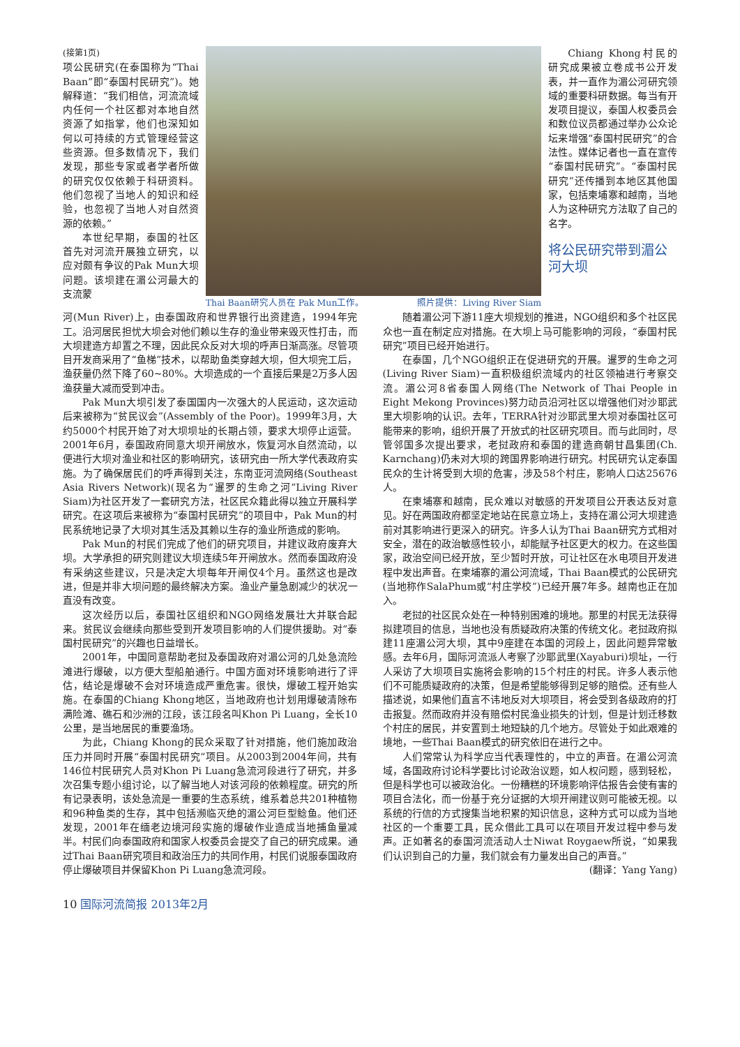(接第1页)
项公民研究(在泰国称为“Thai Baan”即“泰国村民研究”)。她解释道：“我们相信，河流流域内任何一个社区都对本地自然资源了如指掌，他们也深知如何以可持续的方式管理经营这些资源。但多数情况下，我们发现，那些专家或者学者所做的研究仅仅依赖于科研资料。他们忽视了当地人的知识和经验，也忽视了当地人对自然资源的依赖。”
本世纪早期，泰国的社区首先对河流开展独立研究，以应对颇有争议的Pak Mun大坝问题。该坝建在湄公河最大的支流蒙
Thai Baan研究人员在 Pak Mun工作。 照片提供：Living River Siam Chiang Khong村民的研究成果被立卷成书公开发表，并一直作为湄公河研究领域的重要科研数据。每当有开发项目提议，泰国人权委员会和数位议员都通过举办公众论坛来增强“泰国村民研究”的合法性。媒体记者也一直在宣传“泰国村民研究”。“泰国村民研究”还传播到本地区其他国家，包括柬埔寨和越南，当地人为这种研究方法取了自己的名字。
将公民研究带到湄公河大坝
河(Mun River)上，由泰国政府和世界银行出资建造，1994年完工。沿河居民担忧大坝会对他们赖以生存的渔业带来毁灭性打击，而大坝建造方却置之不理，因此民众反对大坝的呼声日渐高涨。尽管项目开发商采用了“鱼梯”技术，以帮助鱼类穿越大坝，但大坝完工后，渔获量仍然下降了60~80%。大坝造成的一个直接后果是2万多人因渔获量大减而受到冲击。
Pak Mun大坝引发了泰国国内一次强大的人民运动，这次运动后来被称为“贫民议会”(Assembly of the Poor)。1999年3月，大约5000个村民开始了对大坝坝址的长期占领，要求大坝停止运营。2001年6月，泰国政府同意大坝开闸放水，恢复河水自然流动，以便进行大坝对渔业和社区的影响研究，该研究由一所大学代表政府实施。为了确保居民们的呼声得到关注，东南亚河流网络(Southeast Asia Rivers Network)(现名为“暹罗的生命之河”Living River Siam)为社区开发了一套研究方法，社区民众籍此得以独立开展科学研究。在这项后来被称为“泰国村民研究”的项目中，Pak Mun的村民系统地记录了大坝对其生活及其赖以生存的渔业所造成的影响。
Pak Mun的村民们完成了他们的研究项目，并建议政府废弃大坝。大学承担的研究则建议大坝连续5年开闸放水。然而泰国政府没有采纳这些建议，只是决定大坝每年开闸仅4个月。虽然这也是改进，但是并非大坝问题的最终解决方案。渔业产量急剧减少的状况一直没有改变。
这次经历以后，泰国社区组织和NGO网络发展壮大并联合起来。贫民议会继续向那些受到开发项目影响的人们提供援助。对“泰国村民研究”的兴趣也日益增长。
2001年，中国同意帮助老挝及泰国政府对湄公河的几处急流险滩进行爆破，以方便大型船舶通行。中国方面对环境影响进行了评估，结论是爆破不会对环境造成严重危害。很快，爆破工程开始实施。在泰国的Chiang Khong地区，当地政府也计划用爆破清除布满险滩、礁石和沙洲的江段，该江段名叫Khon Pi Luang，全长10公里，是当地居民的重要渔场。
为此，Chiang Khong的民众采取了针对措施，他们施加政治压力并同时开展“泰国村民研究”项目。从2003到2004年间，共有146位村民研究人员对Khon Pi Luang急流河段进行了研究，并多次召集专题小组讨论，以了解当地人对该河段的依赖程度。研究的所有记录表明，该处急流是一重要的生态系统，维系着总共201种植物和96种鱼类的生存，其中包括濒临灭绝的湄公河巨型鲶鱼。他们还发现，2001年在缅老边境河段实施的爆破作业造成当地捕鱼量减半。村民们向泰国政府和国家人权委员会提交了自己的研究成果。通过Thai Baan研究项目和政治压力的共同作用，村民们说服泰国政府停止爆破项目并保留Khon Pi Luang急流河段。
随着湄公河下游11座大坝规划的推进，NGO组织和多个社区民众也一直在制定应对措施。在大坝上马可能影响的河段，“泰国村民研究”项目已经开始进行。
在泰国，几个NGO组织正在促进研究的开展。暹罗的生命之河(Living River Siam)一直积极组织流域内的社区领袖进行考察交流。湄公河8省泰国人网络(The Network of Thai People in Eight Mekong Provinces)努力动员沿河社区以增强他们对沙耶武里大坝影响的认识。去年，TERRA针对沙耶武里大坝对泰国社区可能带来的影响，组织开展了开放式的社区研究项目。而与此同时，尽管邻国多次提出要求，老挝政府和泰国的建造商朝甘昌集团(Ch. Karnchang)仍未对大坝的跨国界影响进行研究。村民研究认定泰国民众的生计将受到大坝的危害，涉及58个村庄，影响人口达25676人。
在柬埔寨和越南，民众难以对敏感的开发项目公开表达反对意见。好在两国政府都坚定地站在民意立场上，支持在湄公河大坝建造前对其影响进行更深入的研究。许多人认为Thai Baan研究方式相对安全，潜在的政治敏感性较小，却能赋予社区更大的权力。在这些国家，政治空间已经开放，至少暂时开放，可让社区在水电项目开发进程中发出声音。在柬埔寨的湄公河流域，Thai Baan模式的公民研究(当地称作SalaPhum或“村庄学校”)已经开展7年多。越南也正在加入。
老挝的社区民众处在一种特别困难的境地。那里的村民无法获得拟建项目的信息，当地也没有质疑政府决策的传统文化。老挝政府拟建11座湄公河大坝，其中9座建在本国的河段上，因此问题异常敏感。去年6月，国际河流派人考察了沙耶武里(Xayaburi)坝址，一行人采访了大坝项目实施将会影响的15个村庄的村民。许多人表示他们不可能质疑政府的决策，但是希望能够得到足够的赔偿。还有些人描述说，如果他们直言不讳地反对大坝项目，将会受到各级政府的打击报复。然而政府并没有赔偿村民渔业损失的计划，但是计划迁移数个村庄的居民，并安置到土地短缺的几个地方。尽管处于如此艰难的境地，一些Thai Baan模式的研究依旧在进行之中。
人们常常认为科学应当代表理性的，中立的声音。在湄公河流域，各国政府讨论科学要比讨论政治议题，如人权问题，感到轻松，但是科学也可以被政治化。一份糟糕的环境影响评估报告会使有害的项目合法化，而一份基于充分证据的大坝开闸建议则可能被无视。以系统的行信的方式搜集当地积累的知识信息，这种方式可以成为当地社区的一个重要工具，民众借此工具可以在项目开发过程中参与发声。正如著名的泰国河流活动人士Niwat Roygaew所说，“如果我们认识到自己的力量，我们就会有力量发出自己的声音。”
(翻译：Yang Yang)
10 国际河流简报 2013年2月